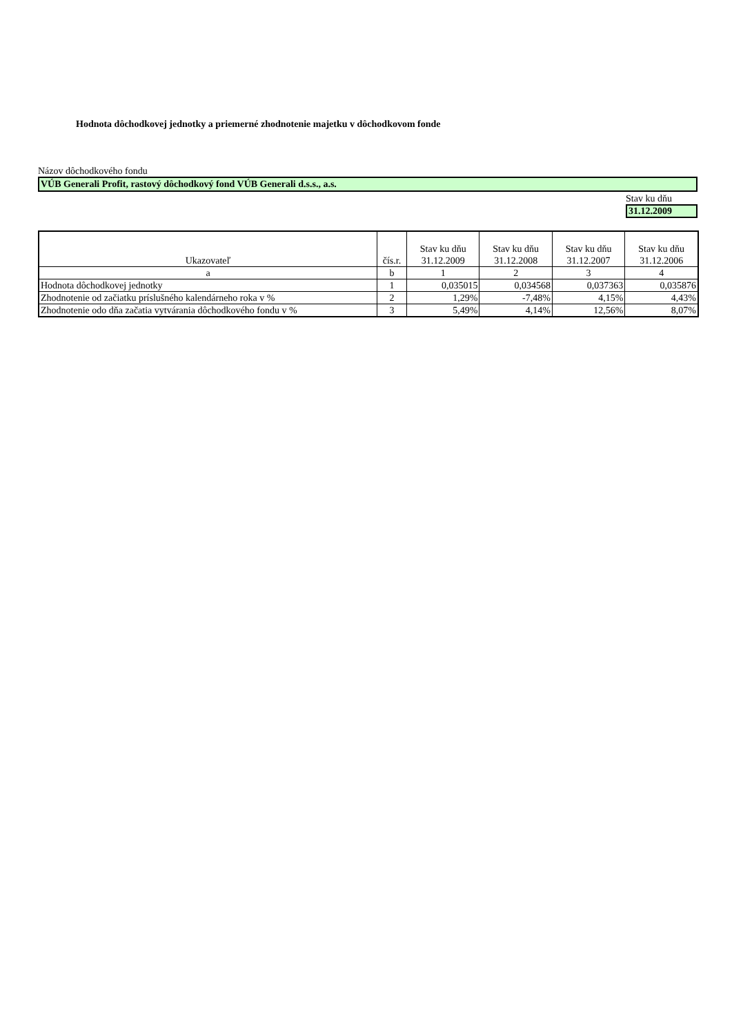Hodnota dôchodkovej jednotky a priemerné zhodnotenie majetku v dôchodkovom fonde
Názov dôchodkového fondu
VÚB Generali Profit, rastový dôchodkový fond VÚB Generali d.s.s., a.s.
Stav ku dňu
31.12.2009
| Ukazovateľ | čís.r. | Stav ku dňu 31.12.2009 | Stav ku dňu 31.12.2008 | Stav ku dňu 31.12.2007 | Stav ku dňu 31.12.2006 |
| --- | --- | --- | --- | --- | --- |
| a | b | 1 | 2 | 3 | 4 |
| Hodnota dôchodkovej jednotky | 1 | 0,035015 | 0,034568 | 0,037363 | 0,035876 |
| Zhodnotenie od začiatku príslušného kalendárneho roka v % | 2 | 1,29% | -7,48% | 4,15% | 4,43% |
| Zhodnotenie odo dňa začatia vytvárania dôchodkového fondu v % | 3 | 5,49% | 4,14% | 12,56% | 8,07% |